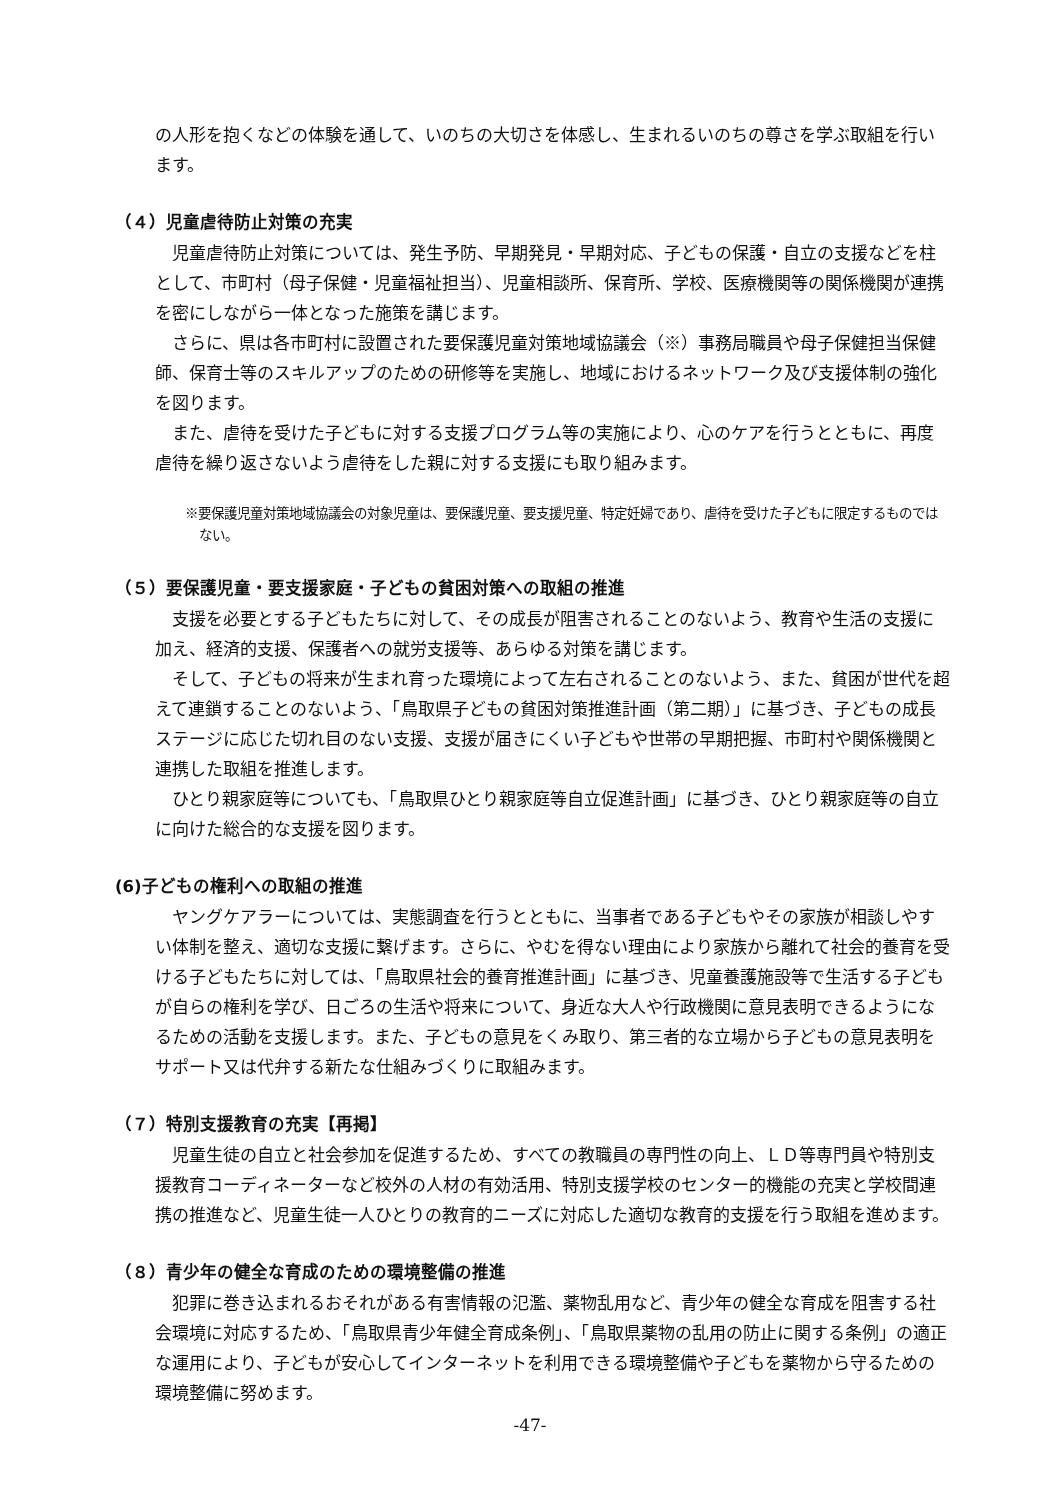の人形を抱くなどの体験を通して、いのちの大切さを体感し、生まれるいのちの尊さを学ぶ取組を行います。
（４）児童虐待防止対策の充実
児童虐待防止対策については、発生予防、早期発見・早期対応、子どもの保護・自立の支援などを柱として、市町村（母子保健・児童福祉担当）、児童相談所、保育所、学校、医療機関等の関係機関が連携を密にしながら一体となった施策を講じます。
さらに、県は各市町村に設置された要保護児童対策地域協議会（※）事務局職員や母子保健担当保健師、保育士等のスキルアップのための研修等を実施し、地域におけるネットワーク及び支援体制の強化を図ります。
また、虐待を受けた子どもに対する支援プログラム等の実施により、心のケアを行うとともに、再度虐待を繰り返さないよう虐待をした親に対する支援にも取り組みます。
※要保護児童対策地域協議会の対象児童は、要保護児童、要支援児童、特定妊婦であり、虐待を受けた子どもに限定するものではない。
（５）要保護児童・要支援家庭・子どもの貧困対策への取組の推進
支援を必要とする子どもたちに対して、その成長が阻害されることのないよう、教育や生活の支援に加え、経済的支援、保護者への就労支援等、あらゆる対策を講じます。
そして、子どもの将来が生まれ育った環境によって左右されることのないよう、また、貧困が世代を超えて連鎖することのないよう、「鳥取県子どもの貧困対策推進計画（第二期）」に基づき、子どもの成長ステージに応じた切れ目のない支援、支援が届きにくい子どもや世帯の早期把握、市町村や関係機関と連携した取組を推進します。
ひとり親家庭等についても、「鳥取県ひとり親家庭等自立促進計画」に基づき、ひとり親家庭等の自立に向けた総合的な支援を図ります。
(6)子どもの権利への取組の推進
ヤングケアラーについては、実態調査を行うとともに、当事者である子どもやその家族が相談しやすい体制を整え、適切な支援に繋げます。さらに、やむを得ない理由により家族から離れて社会的養育を受ける子どもたちに対しては、「鳥取県社会的養育推進計画」に基づき、児童養護施設等で生活する子どもが自らの権利を学び、日ごろの生活や将来について、身近な大人や行政機関に意見表明できるようになるための活動を支援します。また、子どもの意見をくみ取り、第三者的な立場から子どもの意見表明をサポート又は代弁する新たな仕組みづくりに取組みます。
（７）特別支援教育の充実【再掲】
児童生徒の自立と社会参加を促進するため、すべての教職員の専門性の向上、ＬＤ等専門員や特別支援教育コーディネーターなど校外の人材の有効活用、特別支援学校のセンター的機能の充実と学校間連携の推進など、児童生徒一人ひとりの教育的ニーズに対応した適切な教育的支援を行う取組を進めます。
（８）青少年の健全な育成のための環境整備の推進
犯罪に巻き込まれるおそれがある有害情報の氾濫、薬物乱用など、青少年の健全な育成を阻害する社会環境に対応するため、「鳥取県青少年健全育成条例」、「鳥取県薬物の乱用の防止に関する条例」の適正な運用により、子どもが安心してインターネットを利用できる環境整備や子どもを薬物から守るための環境整備に努めます。
-47-